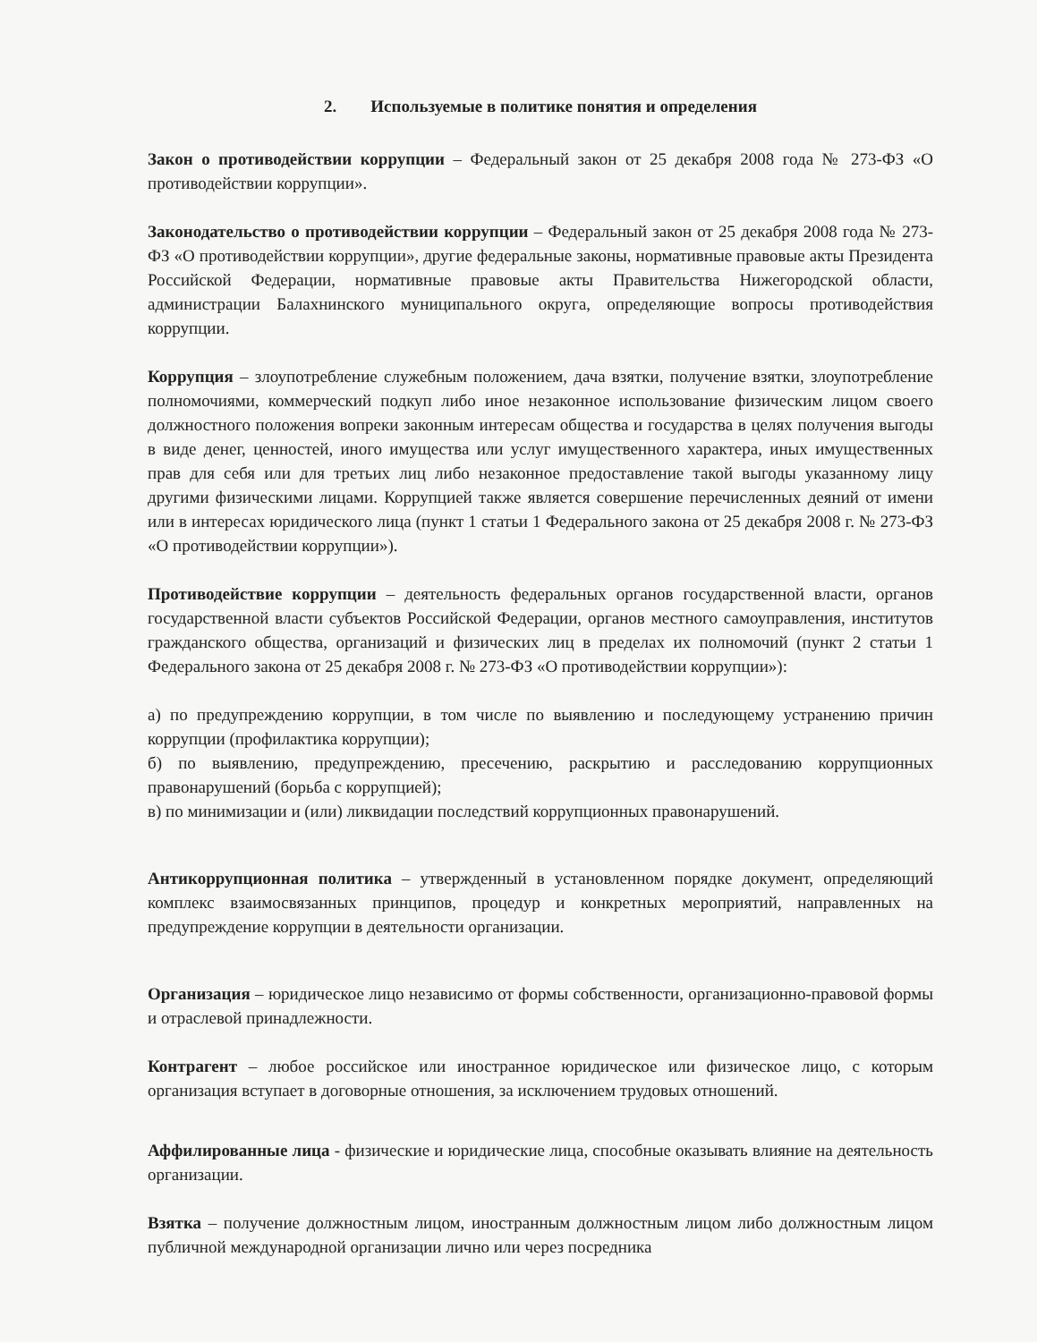2. Используемые в политике понятия и определения
Закон о противодействии коррупции – Федеральный закон от 25 декабря 2008 года № 273-ФЗ «О противодействии коррупции».
Законодательство о противодействии коррупции – Федеральный закон от 25 декабря 2008 года № 273-ФЗ «О противодействии коррупции», другие федеральные законы, нормативные правовые акты Президента Российской Федерации, нормативные правовые акты Правительства Нижегородской области, администрации Балахнинского муниципального округа, определяющие вопросы противодействия коррупции.
Коррупция – злоупотребление служебным положением, дача взятки, получение взятки, злоупотребление полномочиями, коммерческий подкуп либо иное незаконное использование физическим лицом своего должностного положения вопреки законным интересам общества и государства в целях получения выгоды в виде денег, ценностей, иного имущества или услуг имущественного характера, иных имущественных прав для себя или для третьих лиц либо незаконное предоставление такой выгоды указанному лицу другими физическими лицами. Коррупцией также является совершение перечисленных деяний от имени или в интересах юридического лица (пункт 1 статьи 1 Федерального закона от 25 декабря 2008 г. № 273-ФЗ «О противодействии коррупции»).
Противодействие коррупции – деятельность федеральных органов государственной власти, органов государственной власти субъектов Российской Федерации, органов местного самоуправления, институтов гражданского общества, организаций и физических лиц в пределах их полномочий (пункт 2 статьи 1 Федерального закона от 25 декабря 2008 г. № 273-ФЗ «О противодействии коррупции»):
а) по предупреждению коррупции, в том числе по выявлению и последующему устранению причин коррупции (профилактика коррупции);
б) по выявлению, предупреждению, пресечению, раскрытию и расследованию коррупционных правонарушений (борьба с коррупцией);
в) по минимизации и (или) ликвидации последствий коррупционных правонарушений.
Антикоррупционная политика – утвержденный в установленном порядке документ, определяющий комплекс взаимосвязанных принципов, процедур и конкретных мероприятий, направленных на предупреждение коррупции в деятельности организации.
Организация – юридическое лицо независимо от формы собственности, организационно-правовой формы и отраслевой принадлежности.
Контрагент – любое российское или иностранное юридическое или физическое лицо, с которым организация вступает в договорные отношения, за исключением трудовых отношений.
Аффилированные лица - физические и юридические лица, способные оказывать влияние на деятельность организации.
Взятка – получение должностным лицом, иностранным должностным лицом либо должностным лицом публичной международной организации лично или через посредника